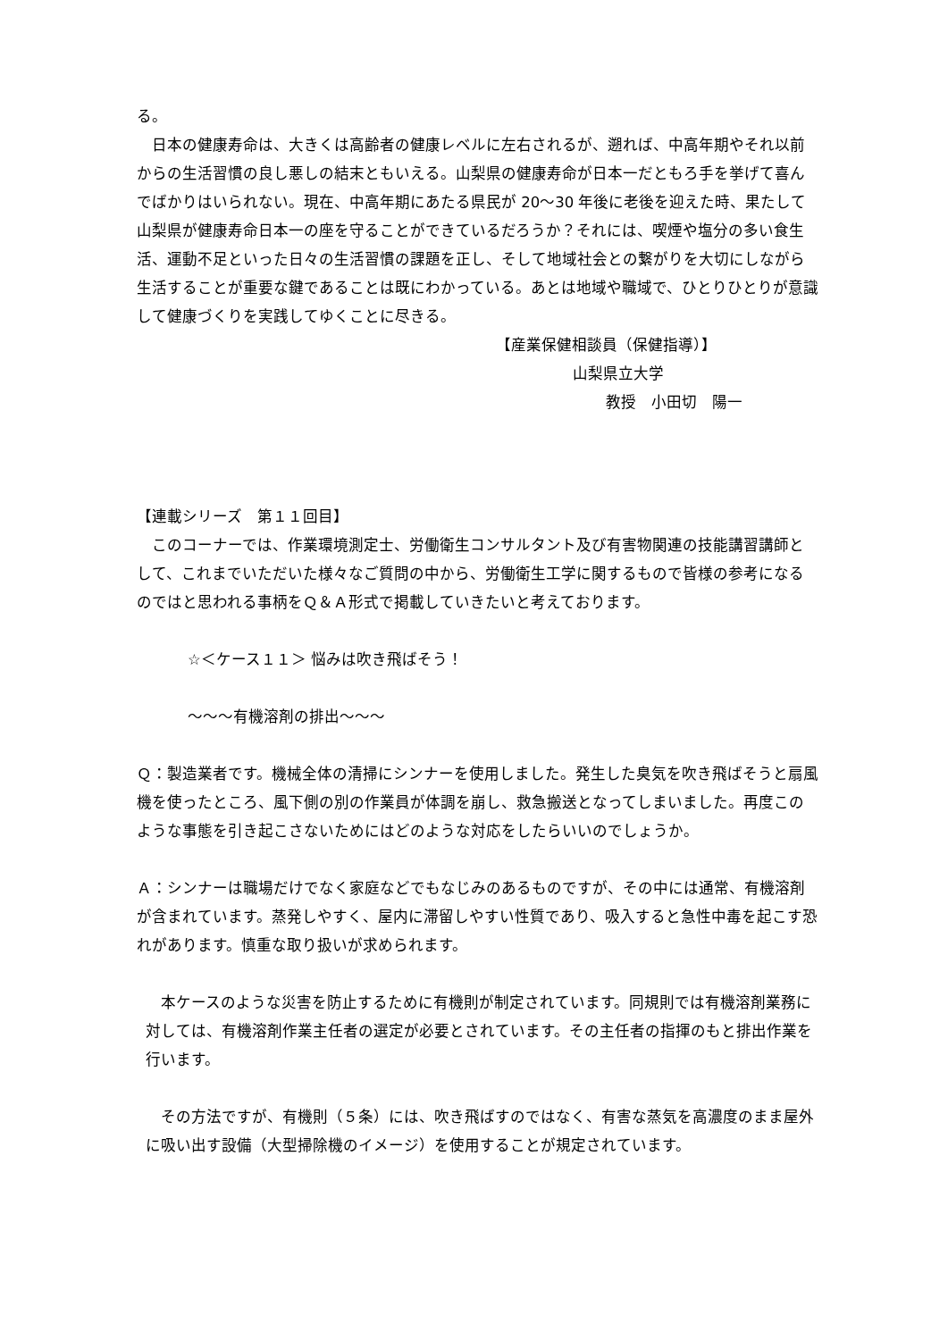る。
　日本の健康寿命は、大きくは高齢者の健康レベルに左右されるが、遡れば、中高年期やそれ以前からの生活習慣の良し悪しの結末ともいえる。山梨県の健康寿命が日本一だともろ手を挙げて喜んでばかりはいられない。現在、中高年期にあたる県民が 20～30 年後に老後を迎えた時、果たして山梨県が健康寿命日本一の座を守ることができているだろうか？それには、喫煙や塩分の多い食生活、運動不足といった日々の生活習慣の課題を正し、そして地域社会との繋がりを大切にしながら生活することが重要な鍵であることは既にわかっている。あとは地域や職域で、ひとりひとりが意識して健康づくりを実践してゆくことに尽きる。
【産業保健相談員（保健指導）】
山梨県立大学
教授　小田切　陽一
【連載シリーズ　第１１回目】
　このコーナーでは、作業環境測定士、労働衛生コンサルタント及び有害物関連の技能講習講師として、これまでいただいた様々なご質問の中から、労働衛生工学に関するもので皆様の参考になるのではと思われる事柄をＱ＆Ａ形式で掲載していきたいと考えております。
☆＜ケース１１＞ 悩みは吹き飛ばそう！
～～～有機溶剤の排出～～～
Ｑ：製造業者です。機械全体の清掃にシンナーを使用しました。発生した臭気を吹き飛ばそうと扇風機を使ったところ、風下側の別の作業員が体調を崩し、救急搬送となってしまいました。再度このような事態を引き起こさないためにはどのような対応をしたらいいのでしょうか。
Ａ：シンナーは職場だけでなく家庭などでもなじみのあるものですが、その中には通常、有機溶剤が含まれています。蒸発しやすく、屋内に滞留しやすい性質であり、吸入すると急性中毒を起こす恐れがあります。慎重な取り扱いが求められます。
　本ケースのような災害を防止するために有機則が制定されています。同規則では有機溶剤業務に対しては、有機溶剤作業主任者の選定が必要とされています。その主任者の指揮のもと排出作業を行います。
　その方法ですが、有機則（５条）には、吹き飛ばすのではなく、有害な蒸気を高濃度のまま屋外に吸い出す設備（大型掃除機のイメージ）を使用することが規定されています。